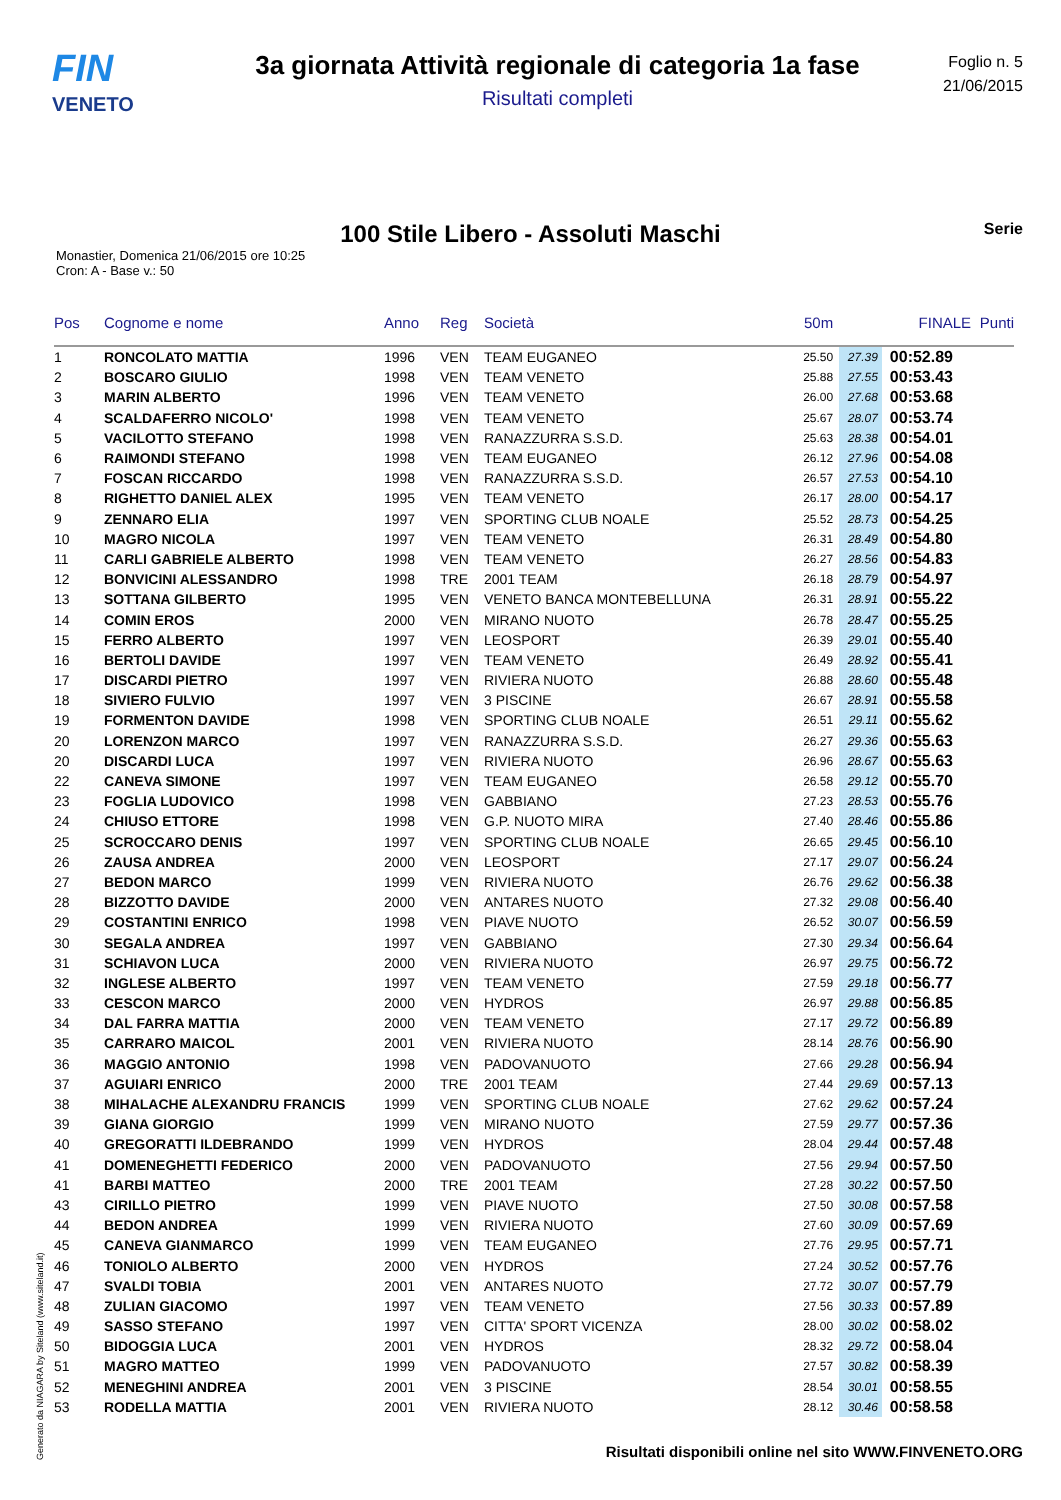FIN
VENETO
3a giornata Attività regionale di categoria 1a fase
Risultati completi
Foglio n. 5
21/06/2015
100 Stile Libero - Assoluti Maschi Serie
Monastier, Domenica 21/06/2015 ore 10:25
Cron: A - Base v.: 50
| Pos | Cognome e nome | Anno | Reg | Società | 50m | | FINALE | Punti |
| --- | --- | --- | --- | --- | --- | --- | --- | --- |
| 1 | RONCOLATO MATTIA | 1996 | VEN | TEAM EUGANEO | 25.50 | 27.39 | 00:52.89 | |
| 2 | BOSCARO GIULIO | 1998 | VEN | TEAM VENETO | 25.88 | 27.55 | 00:53.43 | |
| 3 | MARIN ALBERTO | 1996 | VEN | TEAM VENETO | 26.00 | 27.68 | 00:53.68 | |
| 4 | SCALDAFERRO NICOLO' | 1998 | VEN | TEAM VENETO | 25.67 | 28.07 | 00:53.74 | |
| 5 | VACILOTTO STEFANO | 1998 | VEN | RANAZZURRA S.S.D. | 25.63 | 28.38 | 00:54.01 | |
| 6 | RAIMONDI STEFANO | 1998 | VEN | TEAM EUGANEO | 26.12 | 27.96 | 00:54.08 | |
| 7 | FOSCAN RICCARDO | 1998 | VEN | RANAZZURRA S.S.D. | 26.57 | 27.53 | 00:54.10 | |
| 8 | RIGHETTO DANIEL ALEX | 1995 | VEN | TEAM VENETO | 26.17 | 28.00 | 00:54.17 | |
| 9 | ZENNARO ELIA | 1997 | VEN | SPORTING CLUB NOALE | 25.52 | 28.73 | 00:54.25 | |
| 10 | MAGRO NICOLA | 1997 | VEN | TEAM VENETO | 26.31 | 28.49 | 00:54.80 | |
| 11 | CARLI GABRIELE ALBERTO | 1998 | VEN | TEAM VENETO | 26.27 | 28.56 | 00:54.83 | |
| 12 | BONVICINI ALESSANDRO | 1998 | TRE | 2001 TEAM | 26.18 | 28.79 | 00:54.97 | |
| 13 | SOTTANA GILBERTO | 1995 | VEN | VENETO BANCA MONTEBELLUNA | 26.31 | 28.91 | 00:55.22 | |
| 14 | COMIN EROS | 2000 | VEN | MIRANO NUOTO | 26.78 | 28.47 | 00:55.25 | |
| 15 | FERRO ALBERTO | 1997 | VEN | LEOSPORT | 26.39 | 29.01 | 00:55.40 | |
| 16 | BERTOLI DAVIDE | 1997 | VEN | TEAM VENETO | 26.49 | 28.92 | 00:55.41 | |
| 17 | DISCARDI PIETRO | 1997 | VEN | RIVIERA NUOTO | 26.88 | 28.60 | 00:55.48 | |
| 18 | SIVIERO FULVIO | 1997 | VEN | 3 PISCINE | 26.67 | 28.91 | 00:55.58 | |
| 19 | FORMENTON DAVIDE | 1998 | VEN | SPORTING CLUB NOALE | 26.51 | 29.11 | 00:55.62 | |
| 20 | LORENZON MARCO | 1997 | VEN | RANAZZURRA S.S.D. | 26.27 | 29.36 | 00:55.63 | |
| 20 | DISCARDI LUCA | 1997 | VEN | RIVIERA NUOTO | 26.96 | 28.67 | 00:55.63 | |
| 22 | CANEVA SIMONE | 1997 | VEN | TEAM EUGANEO | 26.58 | 29.12 | 00:55.70 | |
| 23 | FOGLIA LUDOVICO | 1998 | VEN | GABBIANO | 27.23 | 28.53 | 00:55.76 | |
| 24 | CHIUSO ETTORE | 1998 | VEN | G.P. NUOTO MIRA | 27.40 | 28.46 | 00:55.86 | |
| 25 | SCROCCARO DENIS | 1997 | VEN | SPORTING CLUB NOALE | 26.65 | 29.45 | 00:56.10 | |
| 26 | ZAUSA ANDREA | 2000 | VEN | LEOSPORT | 27.17 | 29.07 | 00:56.24 | |
| 27 | BEDON MARCO | 1999 | VEN | RIVIERA NUOTO | 26.76 | 29.62 | 00:56.38 | |
| 28 | BIZZOTTO DAVIDE | 2000 | VEN | ANTARES NUOTO | 27.32 | 29.08 | 00:56.40 | |
| 29 | COSTANTINI ENRICO | 1998 | VEN | PIAVE NUOTO | 26.52 | 30.07 | 00:56.59 | |
| 30 | SEGALA ANDREA | 1997 | VEN | GABBIANO | 27.30 | 29.34 | 00:56.64 | |
| 31 | SCHIAVON LUCA | 2000 | VEN | RIVIERA NUOTO | 26.97 | 29.75 | 00:56.72 | |
| 32 | INGLESE ALBERTO | 1997 | VEN | TEAM VENETO | 27.59 | 29.18 | 00:56.77 | |
| 33 | CESCON MARCO | 2000 | VEN | HYDROS | 26.97 | 29.88 | 00:56.85 | |
| 34 | DAL FARRA MATTIA | 2000 | VEN | TEAM VENETO | 27.17 | 29.72 | 00:56.89 | |
| 35 | CARRARO MAICOL | 2001 | VEN | RIVIERA NUOTO | 28.14 | 28.76 | 00:56.90 | |
| 36 | MAGGIO ANTONIO | 1998 | VEN | PADOVANUOTO | 27.66 | 29.28 | 00:56.94 | |
| 37 | AGUIARI ENRICO | 2000 | TRE | 2001 TEAM | 27.44 | 29.69 | 00:57.13 | |
| 38 | MIHALACHE ALEXANDRU FRANCIS | 1999 | VEN | SPORTING CLUB NOALE | 27.62 | 29.62 | 00:57.24 | |
| 39 | GIANA GIORGIO | 1999 | VEN | MIRANO NUOTO | 27.59 | 29.77 | 00:57.36 | |
| 40 | GREGORATTI ILDEBRANDO | 1999 | VEN | HYDROS | 28.04 | 29.44 | 00:57.48 | |
| 41 | DOMENEGHETTI FEDERICO | 2000 | VEN | PADOVANUOTO | 27.56 | 29.94 | 00:57.50 | |
| 41 | BARBI MATTEO | 2000 | TRE | 2001 TEAM | 27.28 | 30.22 | 00:57.50 | |
| 43 | CIRILLO PIETRO | 1999 | VEN | PIAVE NUOTO | 27.50 | 30.08 | 00:57.58 | |
| 44 | BEDON ANDREA | 1999 | VEN | RIVIERA NUOTO | 27.60 | 30.09 | 00:57.69 | |
| 45 | CANEVA GIANMARCO | 1999 | VEN | TEAM EUGANEO | 27.76 | 29.95 | 00:57.71 | |
| 46 | TONIOLO ALBERTO | 2000 | VEN | HYDROS | 27.24 | 30.52 | 00:57.76 | |
| 47 | SVALDI TOBIA | 2001 | VEN | ANTARES NUOTO | 27.72 | 30.07 | 00:57.79 | |
| 48 | ZULIAN GIACOMO | 1997 | VEN | TEAM VENETO | 27.56 | 30.33 | 00:57.89 | |
| 49 | SASSO STEFANO | 1997 | VEN | CITTA' SPORT VICENZA | 28.00 | 30.02 | 00:58.02 | |
| 50 | BIDOGGIA LUCA | 2001 | VEN | HYDROS | 28.32 | 29.72 | 00:58.04 | |
| 51 | MAGRO MATTEO | 1999 | VEN | PADOVANUOTO | 27.57 | 30.82 | 00:58.39 | |
| 52 | MENEGHINI ANDREA | 2001 | VEN | 3 PISCINE | 28.54 | 30.01 | 00:58.55 | |
| 53 | RODELLA MATTIA | 2001 | VEN | RIVIERA NUOTO | 28.12 | 30.46 | 00:58.58 | |
Generato da NIAGARA by Siteland (www.siteland.it)
Risultati disponibili online nel sito WWW.FINVENETO.ORG